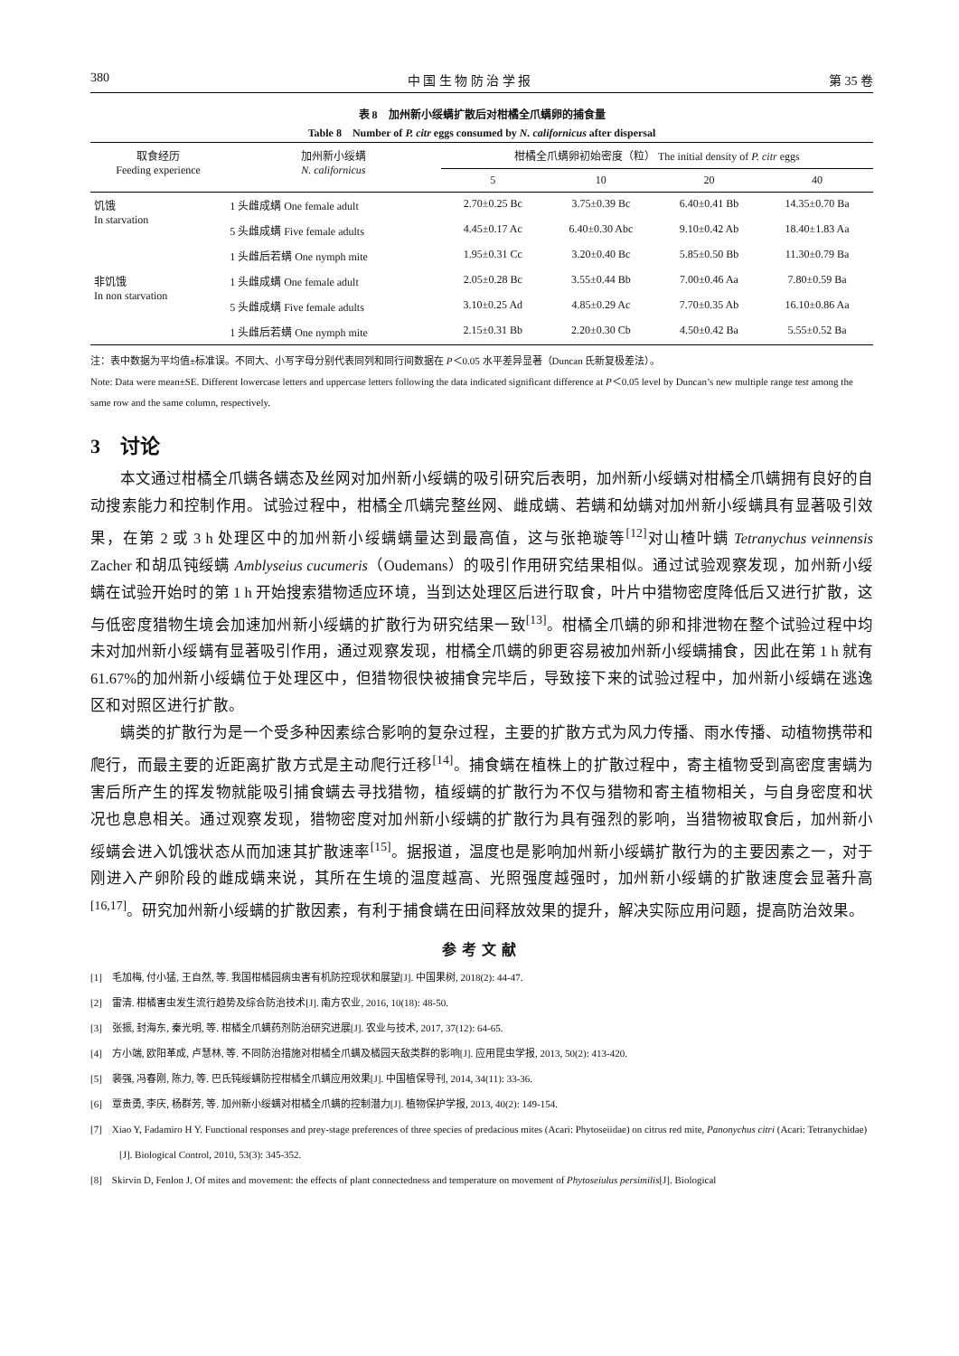380 中 国 生 物 防 治 学 报 第 35 卷
表 8　加州新小绥螨扩散后对柑橘全爪螨卵的捕食量
Table 8　Number of P. citr eggs consumed by N. californicus after dispersal
| 取食经历 Feeding experience | 加州新小绥螨 N. californicus | 柑橘全爪螨卵初始密度（粒） The initial density of P. citr eggs | | | |
| --- | --- | --- | --- | --- | --- |
| | | 5 | 10 | 20 | 40 |
| 饥饿 In starvation | 1 头雌成螨 One female adult | 2.70±0.25 Bc | 3.75±0.39 Bc | 6.40±0.41 Bb | 14.35±0.70 Ba |
| | 5 头雌成螨 Five female adults | 4.45±0.17 Ac | 6.40±0.30 Abc | 9.10±0.42 Ab | 18.40±1.83 Aa |
| | 1 头雌后若螨 One nymph mite | 1.95±0.31 Cc | 3.20±0.40 Bc | 5.85±0.50 Bb | 11.30±0.79 Ba |
| 非饥饿 In non starvation | 1 头雌成螨 One female adult | 2.05±0.28 Bc | 3.55±0.44 Bb | 7.00±0.46 Aa | 7.80±0.59 Ba |
| | 5 头雌成螨 Five female adults | 3.10±0.25 Ad | 4.85±0.29 Ac | 7.70±0.35 Ab | 16.10±0.86 Aa |
| | 1 头雌后若螨 One nymph mite | 2.15±0.31 Bb | 2.20±0.30 Cb | 4.50±0.42 Ba | 5.55±0.52 Ba |
注：表中数据为平均值±标准误。不同大、小写字母分别代表同列和同行间数据在 P＜0.05 水平差异显著（Duncan 氏新复极差法）。
Note: Data were mean±SE. Different lowercase letters and uppercase letters following the data indicated significant difference at P＜0.05 level by Duncan’s new multiple range test among the same row and the same column, respectively.
3　讨论
本文通过柑橘全爪螨各螨态及丝网对加州新小绥螨的吸引研究后表明，加州新小绥螨对柑橘全爪螨拥有良好的自动搜索能力和控制作用。试验过程中，柑橘全爪螨完整丝网、雌成螨、若螨和幼螨对加州新小绥螨具有显著吸引效果，在第 2 或 3 h 处理区中的加州新小绥螨螨量达到最高值，这与张艳璇等<sup>[12]</sup>对山楂叶螨 Tetranychus veinnensis Zacher 和胡瓜钝绥螨 Amblyseius cucumeris（Oudemans）的吸引作用研究结果相似。通过试验观察发现，加州新小绥螨在试验开始时的第 1 h 开始搜索猎物适应环境，当到达处理区后进行取食，叶片中猎物密度降低后又进行扩散，这与低密度猎物生境会加速加州新小绥螨的扩散行为研究结果一致<sup>[13]</sup>。柑橘全爪螨的卵和排泄物在整个试验过程中均未对加州新小绥螨有显著吸引作用，通过观察发现，柑橘全爪螨的卵更容易被加州新小绥螨捕食，因此在第 1 h 就有 61.67%的加州新小绥螨位于处理区中，但猎物很快被捕食完毕后，导致接下来的试验过程中，加州新小绥螨在逃逸区和对照区进行扩散。
螨类的扩散行为是一个受多种因素综合影响的复杂过程，主要的扩散方式为风力传播、雨水传播、动植物携带和爬行，而最主要的近距离扩散方式是主动爬行迁移<sup>[14]</sup>。捕食螨在植株上的扩散过程中，寄主植物受到高密度害螨为害后所产生的挥发物就能吸引捕食螨去寻找猎物，植绥螨的扩散行为不仅与猎物和寄主植物相关，与自身密度和状况也息息相关。通过观察发现，猎物密度对加州新小绥螨的扩散行为具有强烈的影响，当猎物被取食后，加州新小绥螨会进入饥饿状态从而加速其扩散速率<sup>[15]</sup>。据报道，温度也是影响加州新小绥螨扩散行为的主要因素之一，对于刚进入产卵阶段的雌成螨来说，其所在生境的温度越高、光照强度越强时，加州新小绥螨的扩散速度会显著升高<sup>[16,17]</sup>。研究加州新小绥螨的扩散因素，有利于捕食螨在田间释放效果的提升，解决实际应用问题，提高防治效果。
参考文献
[1]　毛加梅, 付小猛, 王自然, 等. 我国柑橘园病虫害有机防控现状和展望[J]. 中国果树, 2018(2): 44-47.
[2]　雷清. 柑橘害虫发生流行趋势及综合防治技术[J]. 南方农业, 2016, 10(18): 48-50.
[3]　张振, 封海东, 秦光明, 等. 柑橘全爪螨药剂防治研究进展[J]. 农业与技术, 2017, 37(12): 64-65.
[4]　方小端, 欧阳革成, 卢慧林, 等. 不同防治措施对柑橘全爪螨及橘园天敌类群的影响[J]. 应用昆虫学报, 2013, 50(2): 413-420.
[5]　裴强, 冯春刚, 陈力, 等. 巴氏钝绥螨防控柑橘全爪螨应用效果[J]. 中国植保导刊, 2014, 34(11): 33-36.
[6]　覃贵勇, 李庆, 杨群芳, 等. 加州新小绥螨对柑橘全爪螨的控制潜力[J]. 植物保护学报, 2013, 40(2): 149-154.
[7]　Xiao Y, Fadamiro H Y. Functional responses and prey-stage preferences of three species of predacious mites (Acari: Phytoseiidae) on citrus red mite, Panonychus citri (Acari: Tetranychidae)[J]. Biological Control, 2010, 53(3): 345-352.
[8]　Skirvin D, Fenlon J. Of mites and movement: the effects of plant connectedness and temperature on movement of Phytoseiulus persimilis[J]. Biological